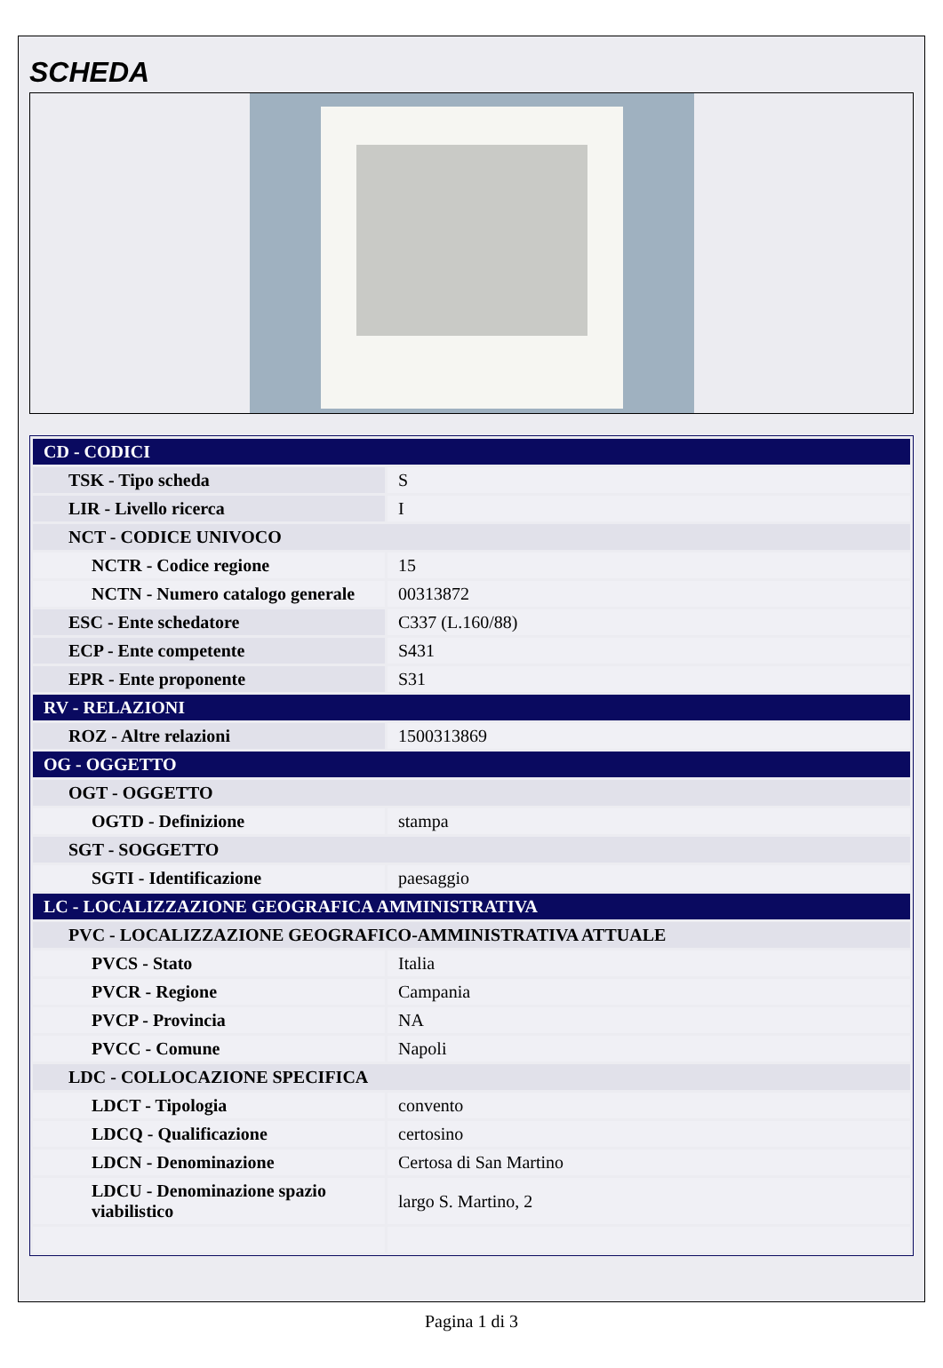SCHEDA
| CD - CODICI | |
| TSK - Tipo scheda | S |
| LIR - Livello ricerca | I |
| NCT - CODICE UNIVOCO | |
| NCTR - Codice regione | 15 |
| NCTN - Numero catalogo generale | 00313872 |
| ESC - Ente schedatore | C337 (L.160/88) |
| ECP - Ente competente | S431 |
| EPR - Ente proponente | S31 |
| RV - RELAZIONI | |
| ROZ - Altre relazioni | 1500313869 |
| OG - OGGETTO | |
| OGT - OGGETTO | |
| OGTD - Definizione | stampa |
| SGT - SOGGETTO | |
| SGTI - Identificazione | paesaggio |
| LC - LOCALIZZAZIONE GEOGRAFICA AMMINISTRATIVA | |
| PVC - LOCALIZZAZIONE GEOGRAFICO-AMMINISTRATIVA ATTUALE | |
| PVCS - Stato | Italia |
| PVCR - Regione | Campania |
| PVCP - Provincia | NA |
| PVCC - Comune | Napoli |
| LDC - COLLOCAZIONE SPECIFICA | |
| LDCT - Tipologia | convento |
| LDCQ - Qualificazione | certosino |
| LDCN - Denominazione | Certosa di San Martino |
| LDCU - Denominazione spazio viabilistico | largo S. Martino, 2 |
Pagina 1 di 3